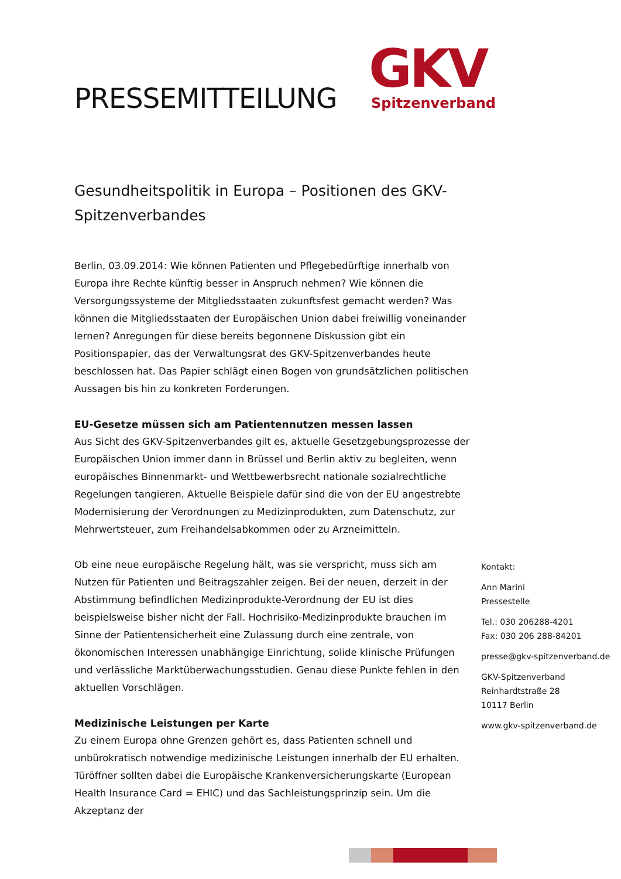PRESSEMITTEILUNG
GKV
Spitzenverband
Gesundheitspolitik in Europa – Positionen des GKV-Spitzenverbandes
Berlin, 03.09.2014: Wie können Patienten und Pflegebedürftige innerhalb von Europa ihre Rechte künftig besser in Anspruch nehmen? Wie können die Versorgungssysteme der Mitgliedsstaaten zukunftsfest gemacht werden? Was können die Mitgliedsstaaten der Europäischen Union dabei freiwillig voneinander lernen? Anregungen für diese bereits begonnene Diskussion gibt ein Positionspapier, das der Verwaltungsrat des GKV-Spitzenverbandes heute beschlossen hat. Das Papier schlägt einen Bogen von grundsätzlichen politischen Aussagen bis hin zu konkreten Forderungen.
EU-Gesetze müssen sich am Patientennutzen messen lassen
Aus Sicht des GKV-Spitzenverbandes gilt es, aktuelle Gesetzgebungsprozesse der Europäischen Union immer dann in Brüssel und Berlin aktiv zu begleiten, wenn europäisches Binnenmarkt- und Wettbewerbsrecht nationale sozialrechtliche Regelungen tangieren. Aktuelle Beispiele dafür sind die von der EU angestrebte Modernisierung der Verordnungen zu Medizinprodukten, zum Datenschutz, zur Mehrwertsteuer, zum Freihandelsabkommen oder zu Arzneimitteln.
Ob eine neue europäische Regelung hält, was sie verspricht, muss sich am Nutzen für Patienten und Beitragszahler zeigen. Bei der neuen, derzeit in der Abstimmung befindlichen Medizinprodukte-Verordnung der EU ist dies beispielsweise bisher nicht der Fall. Hochrisiko-Medizinprodukte brauchen im Sinne der Patientensicherheit eine Zulassung durch eine zentrale, von ökonomischen Interessen unabhängige Einrichtung, solide klinische Prüfungen und verlässliche Marktüberwachungsstudien. Genau diese Punkte fehlen in den aktuellen Vorschlägen.
Medizinische Leistungen per Karte
Zu einem Europa ohne Grenzen gehört es, dass Patienten schnell und unbürokratisch notwendige medizinische Leistungen innerhalb der EU erhalten. Türöffner sollten dabei die Europäische Krankenversicherungskarte (European Health Insurance Card = EHIC) und das Sachleistungsprinzip sein. Um die Akzeptanz der
Kontakt:
Ann Marini
Pressestelle
Tel.: 030 206288-4201
Fax: 030 206 288-84201
presse@gkv-spitzenverband.de
GKV-Spitzenverband
Reinhardtstraße 28
10117 Berlin
www.gkv-spitzenverband.de